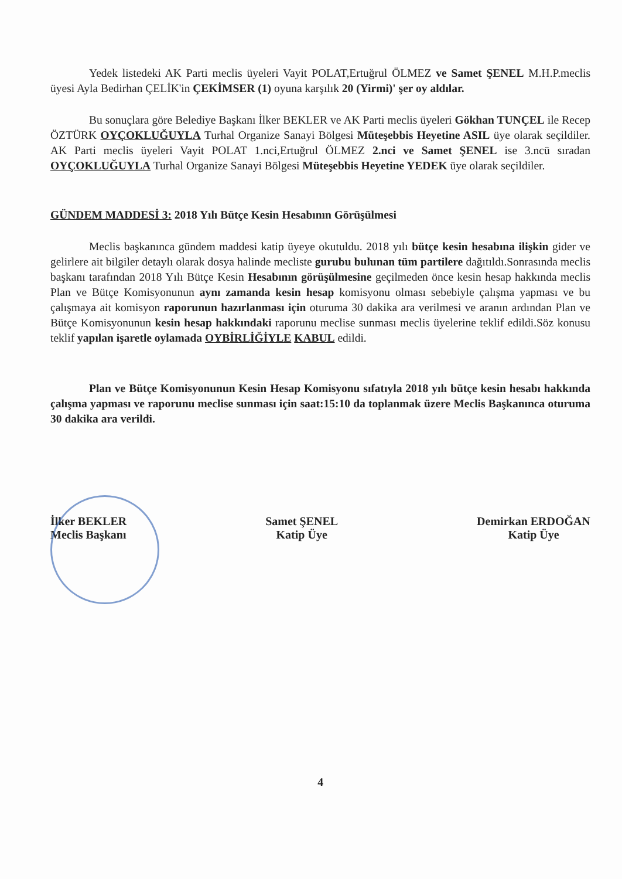Yedek listedeki AK Parti meclis üyeleri Vayit POLAT,Ertuğrul ÖLMEZ ve Samet ŞENEL M.H.P.meclis üyesi Ayla Bedirhan ÇELİK'in ÇEKİMSER (1) oyuna karşılık 20 (Yirmi)' şer oy aldılar.
Bu sonuçlara göre Belediye Başkanı İlker BEKLER ve AK Parti meclis üyeleri Gökhan TUNÇEL ile Recep ÖZTÜRK OYÇOKLUĞUYLA Turhal Organize Sanayi Bölgesi Müteşebbis Heyetine ASIL üye olarak seçildiler. AK Parti meclis üyeleri Vayit POLAT 1.nci,Ertuğrul ÖLMEZ 2.nci ve Samet ŞENEL ise 3.ncü sıradan OYÇOKLUĞUYLA Turhal Organize Sanayi Bölgesi Müteşebbis Heyetine YEDEK üye olarak seçildiler.
GÜNDEM MADDESİ 3: 2018 Yılı Bütçe Kesin Hesabının Görüşülmesi
Meclis başkanınca gündem maddesi katip üyeye okutuldu. 2018 yılı bütçe kesin hesabına ilişkin gider ve gelirlere ait bilgiler detaylı olarak dosya halinde mecliste gurubu bulunan tüm partilere dağıtıldı.Sonrasında meclis başkanı tarafından 2018 Yılı Bütçe Kesin Hesabının görüşülmesine geçilmeden önce kesin hesap hakkında meclis Plan ve Bütçe Komisyonunun aynı zamanda kesin hesap komisyonu olması sebebiyle çalışma yapması ve bu çalışmaya ait komisyon raporunun hazırlanması için oturuma 30 dakika ara verilmesi ve aranın ardından Plan ve Bütçe Komisyonunun kesin hesap hakkındaki raporunu meclise sunması meclis üyelerine teklif edildi.Söz konusu teklif yapılan işaretle oylamada OYBİRLİĞİYLE KABUL edildi.
Plan ve Bütçe Komisyonunun Kesin Hesap Komisyonu sıfatıyla 2018 yılı bütçe kesin hesabı hakkında çalışma yapması ve raporunu meclise sunması için saat:15:10 da toplanmak üzere Meclis Başkanınca oturuma 30 dakika ara verildi.
İlker BEKLER
Meclis Başkanı
Samet ŞENEL
Katip Üye
Demirkan ERDOĞAN
Katip Üye
4